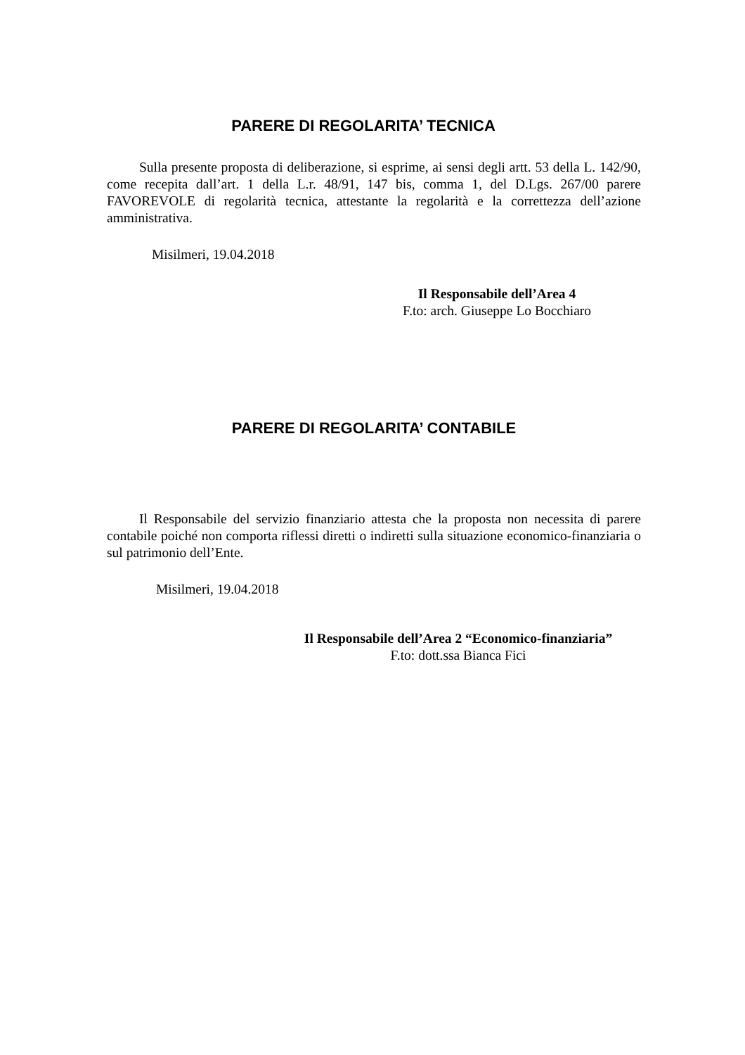PARERE DI REGOLARITA’ TECNICA
Sulla presente proposta di deliberazione, si esprime, ai sensi degli artt. 53 della L. 142/90, come recepita dall’art. 1 della L.r. 48/91, 147 bis, comma 1, del D.Lgs. 267/00 parere FAVOREVOLE di regolarità tecnica, attestante la regolarità e la correttezza dell’azione amministrativa.
Misilmeri, 19.04.2018
Il Responsabile dell’Area 4
F.to: arch. Giuseppe Lo Bocchiaro
PARERE DI REGOLARITA’ CONTABILE
Il Responsabile del servizio finanziario attesta che la proposta non necessita di parere contabile poiché non comporta riflessi diretti o indiretti sulla situazione economico-finanziaria o sul patrimonio dell’Ente.
Misilmeri, 19.04.2018
Il Responsabile dell’Area 2 “Economico-finanziaria”
F.to: dott.ssa Bianca Fici